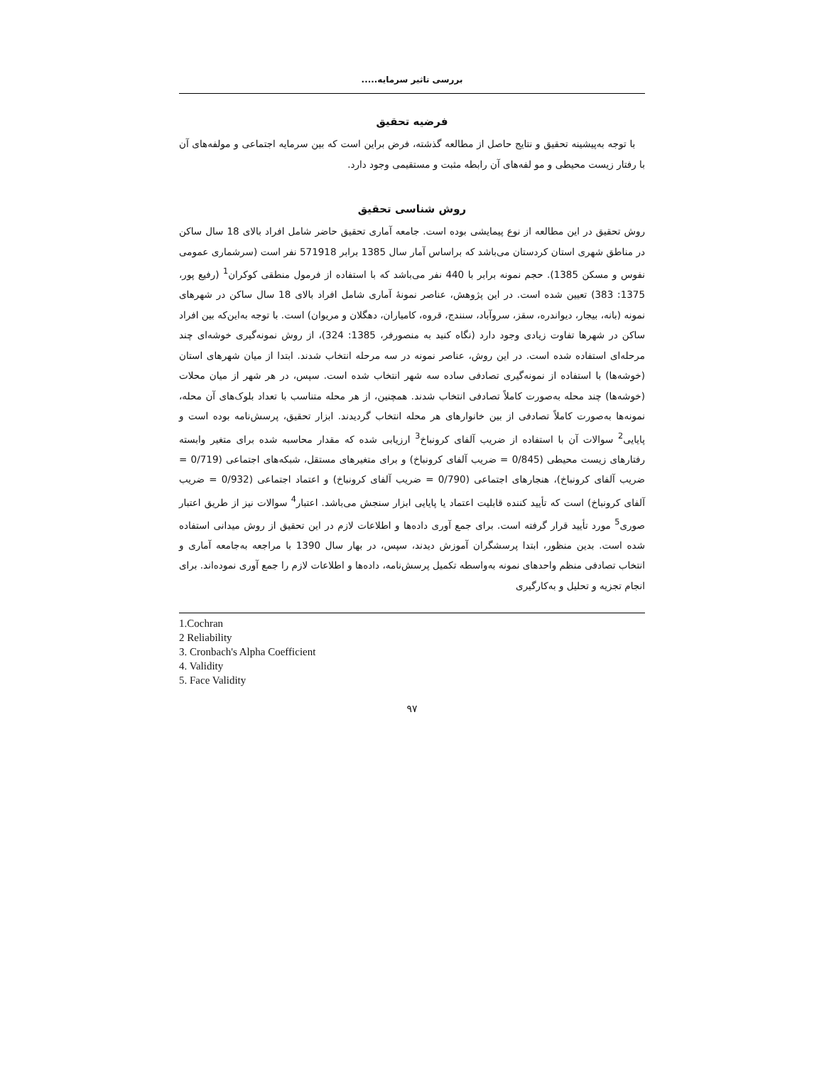بررسی تاثیر سرمایه.....
فرضیه تحقیق
با توجه به‌پیشینه تحقیق و نتایج حاصل از مطالعه گذشته، فرض براین است که بین سرمایه اجتماعی و مولفه‌های آن با رفتار زیست محیطی و مو لفه‌های آن رابطه مثبت و مستقیمی وجود دارد.
روش شناسی تحقیق
روش تحقیق در این مطالعه از نوع پیمایشی بوده است. جامعه آماری تحقیق حاضر شامل افراد بالای 18 سال ساکن در مناطق شهری استان کردستان می‌باشد که براساس آمار سال 1385 برابر 571918 نفر است (سرشماری عمومی نفوس و مسکن 1385). حجم نمونه برابر با 440 نفر می‌باشد که با استفاده از فرمول منطقی کوکران<sup>1</sup> (رفیع پور، 1375: 383) تعیین شده است. در این پژوهش، عناصر نمونهٔ آماری شامل افراد بالای 18 سال ساکن در شهرهای نمونه (بانه، بیجار، دیواندره، سقز، سروآباد، سنندج، قروه، کامیاران، دهگلان و مریوان) است. با توجه به‌این‌که بین افراد ساکن در شهرها تفاوت زیادی وجود دارد (نگاه کنید به منصورفر، 1385: 324)، از روش نمونه‌گیری خوشه‌ای چند مرحله‌ای استفاده شده است. در این روش، عناصر نمونه در سه مرحله انتخاب شدند. ابتدا از میان شهرهای استان (خوشه‌ها) با استفاده از نمونه‌گیری تصادفی ساده سه شهر انتخاب شده است. سپس، در هر شهر از میان محلات (خوشه‌ها) چند محله به‌صورت کاملاً تصادفی انتخاب شدند. همچنین، از هر محله متناسب با تعداد بلوک‌های آن محله، نمونه‌ها به‌صورت کاملاً تصادفی از بین خانوارهای هر محله انتخاب گردیدند. ابزار تحقیق، پرسش‌نامه بوده است و پایایی<sup>2</sup> سوالات آن با استفاده از ضریب آلفای کرونباخ<sup>3</sup> ارزیابی شده که مقدار محاسبه شده برای متغیر وابسته رفتارهای زیست محیطی (0/845 = ضریب آلفای کرونباخ) و برای متغیرهای مستقل، شبکه‌های اجتماعی (0/719 = ضریب آلفای کرونباخ)، هنجارهای اجتماعی (0/790 = ضریب آلفای کرونباخ) و اعتماد اجتماعی (0/932 = ضریب آلفای کرونباخ) است که تأیید کننده قابلیت اعتماد یا پایایی ابزار سنجش می‌باشد. اعتبار<sup>4</sup> سوالات نیز از طریق اعتبار صوری<sup>5</sup> مورد تأیید قرار گرفته است. برای جمع آوری داده‌ها و اطلاعات لازم در این تحقیق از روش میدانی استفاده شده است. بدین منظور، ابتدا پرسشگران آموزش دیدند، سپس، در بهار سال 1390 با مراجعه به‌جامعه آماری و انتخاب تصادفی منظم واحدهای نمونه به‌واسطه تکمیل پرسش‌نامه، داده‌ها و اطلاعات لازم را جمع آوری نموده‌اند. برای انجام تجزیه و تحلیل و به‌کارگیری
1.Cochran
2 Reliability
3. Cronbach's Alpha Coefficient
4. Validity
5. Face Validity
۹۷